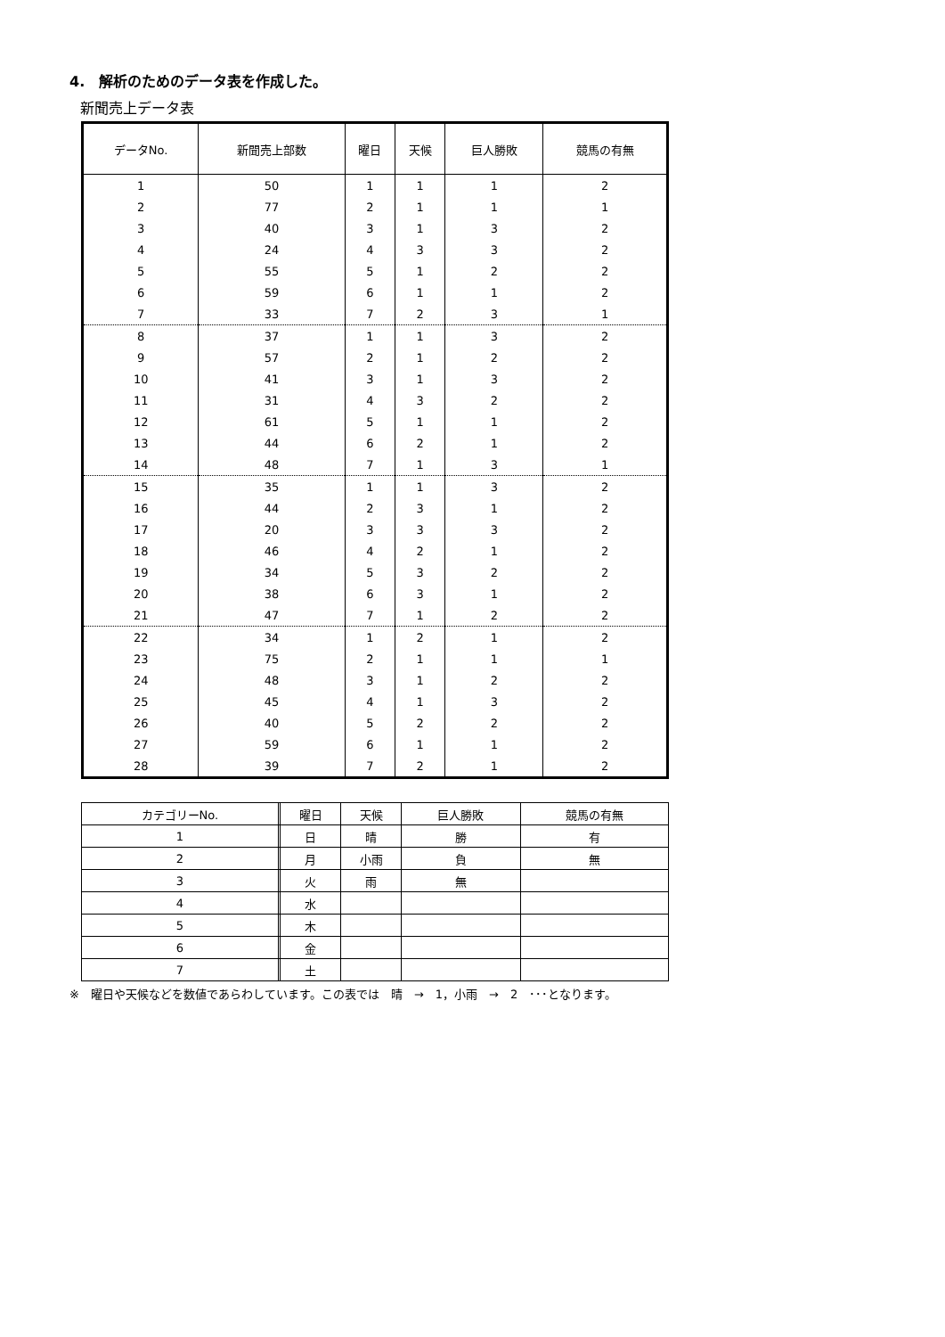4.　解析のためのデータ表を作成した。
新聞売上データ表
| データNo. | 新聞売上部数 | 曜日 | 天候 | 巨人勝敗 | 競馬の有無 |
| --- | --- | --- | --- | --- | --- |
| 1 | 50 | 1 | 1 | 1 | 2 |
| 2 | 77 | 2 | 1 | 1 | 1 |
| 3 | 40 | 3 | 1 | 3 | 2 |
| 4 | 24 | 4 | 3 | 3 | 2 |
| 5 | 55 | 5 | 1 | 2 | 2 |
| 6 | 59 | 6 | 1 | 1 | 2 |
| 7 | 33 | 7 | 2 | 3 | 1 |
| 8 | 37 | 1 | 1 | 3 | 2 |
| 9 | 57 | 2 | 1 | 2 | 2 |
| 10 | 41 | 3 | 1 | 3 | 2 |
| 11 | 31 | 4 | 3 | 2 | 2 |
| 12 | 61 | 5 | 1 | 1 | 2 |
| 13 | 44 | 6 | 2 | 1 | 2 |
| 14 | 48 | 7 | 1 | 3 | 1 |
| 15 | 35 | 1 | 1 | 3 | 2 |
| 16 | 44 | 2 | 3 | 1 | 2 |
| 17 | 20 | 3 | 3 | 3 | 2 |
| 18 | 46 | 4 | 2 | 1 | 2 |
| 19 | 34 | 5 | 3 | 2 | 2 |
| 20 | 38 | 6 | 3 | 1 | 2 |
| 21 | 47 | 7 | 1 | 2 | 2 |
| 22 | 34 | 1 | 2 | 1 | 2 |
| 23 | 75 | 2 | 1 | 1 | 1 |
| 24 | 48 | 3 | 1 | 2 | 2 |
| 25 | 45 | 4 | 1 | 3 | 2 |
| 26 | 40 | 5 | 2 | 2 | 2 |
| 27 | 59 | 6 | 1 | 1 | 2 |
| 28 | 39 | 7 | 2 | 1 | 2 |
| カテゴリーNo. | | 曜日 | 天候 | 巨人勝敗 | 競馬の有無 |
| 1 | | 日 | 晴 | 勝 | 有 |
| 2 | | 月 | 小雨 | 負 | 無 |
| 3 | | 火 | 雨 | 無 | |
| 4 | | 水 | | | |
| 5 | | 木 | | | |
| 6 | | 金 | | | |
| 7 | | 土 | | | |
※　曜日や天候などを数値であらわしています。この表では　晴　→　1，小雨　→　2　･･･となります。